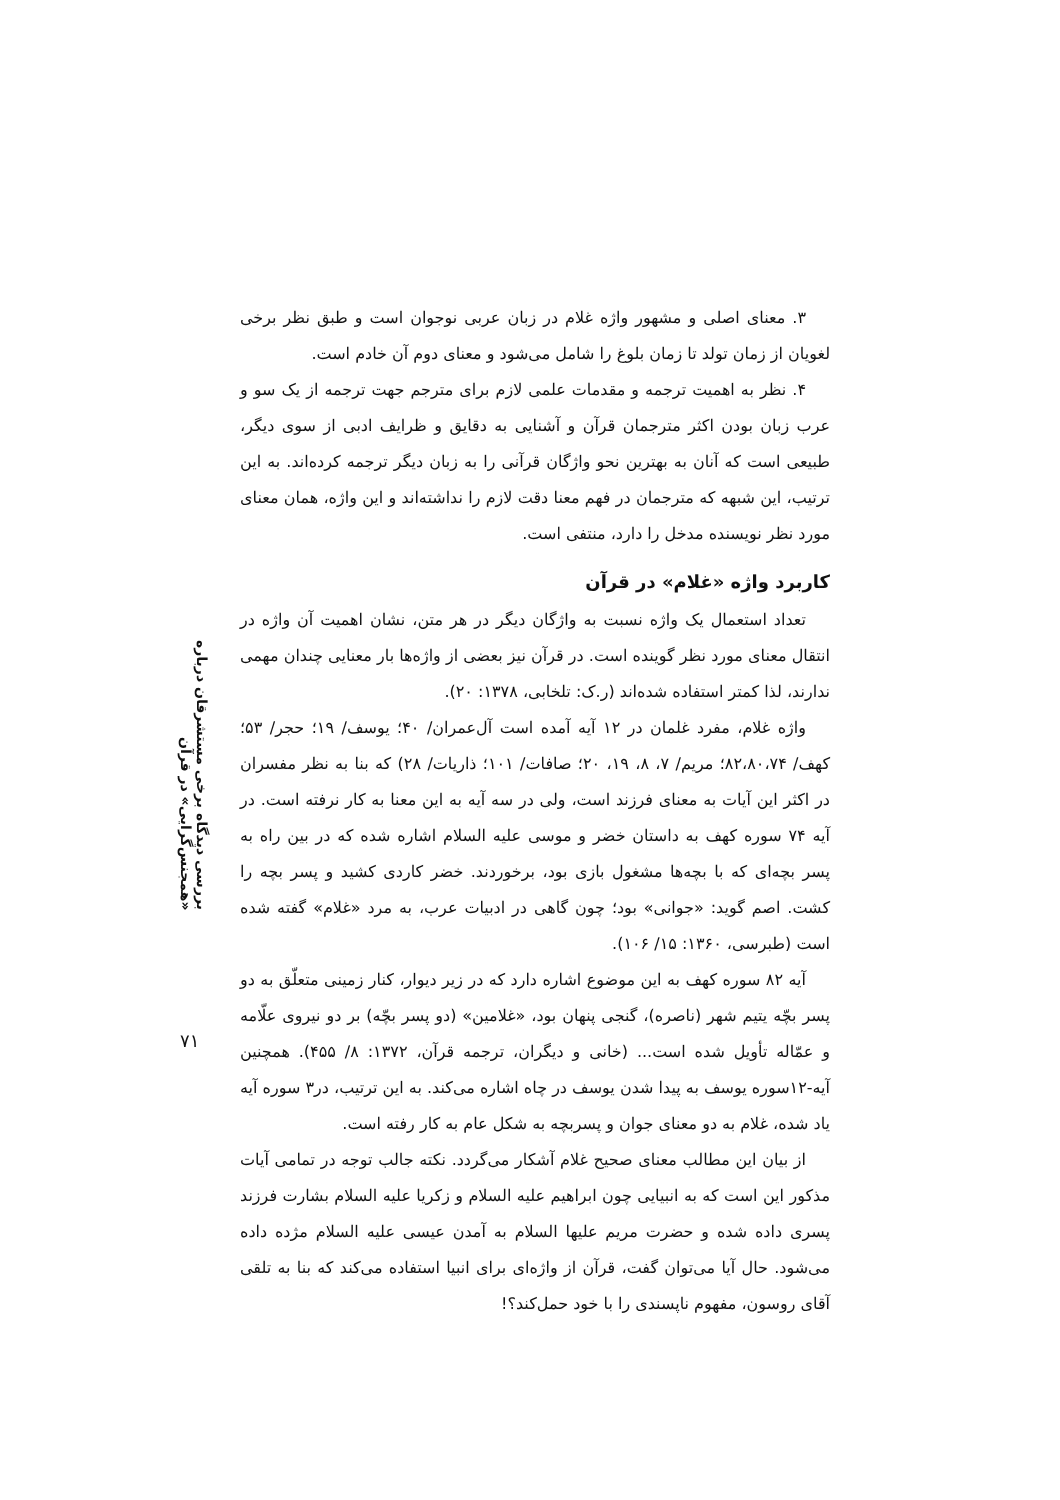۳. معنای اصلی و مشهور واژه غلام در زبان عربی نوجوان است و طبق نظر برخی لغویان از زمان تولد تا زمان بلوغ را شامل می‌شود و معنای دوم آن خادم است.
۴. نظر به اهمیت ترجمه و مقدمات علمی لازم برای مترجم جهت ترجمه از یک سو و عرب زبان بودن اکثر مترجمان قرآن و آشنایی به دقایق و ظرایف ادبی از سوی دیگر، طبیعی است که آنان به بهترین نحو واژگان قرآنی را به زبان دیگر ترجمه کرده‌اند. به این ترتیب، این شبهه که مترجمان در فهم معنا دقت لازم را نداشته‌اند و این واژه، همان معنای مورد نظر نویسنده مدخل را دارد، منتفی است.
کاربرد واژه «غلام» در قرآن
تعداد استعمال یک واژه نسبت به واژگان دیگر در هر متن، نشان اهمیت آن واژه در انتقال معنای مورد نظر گوینده است. در قرآن نیز بعضی از واژه‌ها بار معنایی چندان مهمی ندارند، لذا کمتر استفاده شده‌اند (ر.ک: تلخابی، ۱۳۷۸: ۲۰).
واژه غلام، مفرد غلمان در ۱۲ آیه آمده است آل‌عمران/ ۴۰؛ یوسف/ ۱۹؛ حجر/ ۵۳؛ کهف/ ۸۲،۸۰،۷۴؛ مریم/ ۷، ۸، ۱۹، ۲۰؛ صافات/ ۱۰۱؛ ذاریات/ ۲۸) که بنا به نظر مفسران در اکثر این آیات به معنای فرزند است، ولی در سه آیه به این معنا به کار نرفته است. در آیه ۷۴ سوره کهف به داستان خضر و موسی علیه السلام اشاره شده که در بین راه به پسر بچه‌ای که با بچه‌ها مشغول بازی بود، برخوردند. خضر کاردی کشید و پسر بچه را کشت. اصم گوید: «جوانی» بود؛ چون گاهی در ادبیات عرب، به مرد «غلام» گفته شده است (طبرسی، ۱۳۶۰: ۱۵/ ۱۰۶).
آیه ۸۲ سوره کهف به این موضوع اشاره دارد که در زیر دیوار، کنار زمینی متعلّق به دو پسر بچّه یتیم شهر (ناصره)، گنجی پنهان بود، «غلامین» (دو پسر بچّه) بر دو نیروی علّامه و عمّاله تأویل شده است... (خانی و دیگران، ترجمه قرآن، ۱۳۷۲: ۸/ ۴۵۵). همچنین آیه-۱۲سوره یوسف به پیدا شدن یوسف در چاه اشاره می‌کند. به این ترتیب، در۳ سوره آیه یاد شده، غلام به دو معنای جوان و پسربچه به شکل عام به کار رفته است.
از بیان این مطالب معنای صحیح غلام آشکار می‌گردد. نکته جالب توجه در تمامی آیات مذکور این است که به انبیایی چون ابراهیم علیه السلام و زکریا علیه السلام بشارت فرزند پسری داده شده و حضرت مریم علیها السلام به آمدن عیسی علیه السلام مژده داده می‌شود. حال آیا می‌توان گفت، قرآن از واژه‌ای برای انبیا استفاده می‌کند که بنا به تلقی آقای روسون، مفهوم ناپسندی را با خود حمل‌کند؟!
بررسی دیدگاه برخی مستشرقان درباره «همجنس‌گرایی» در قرآن
۷۱